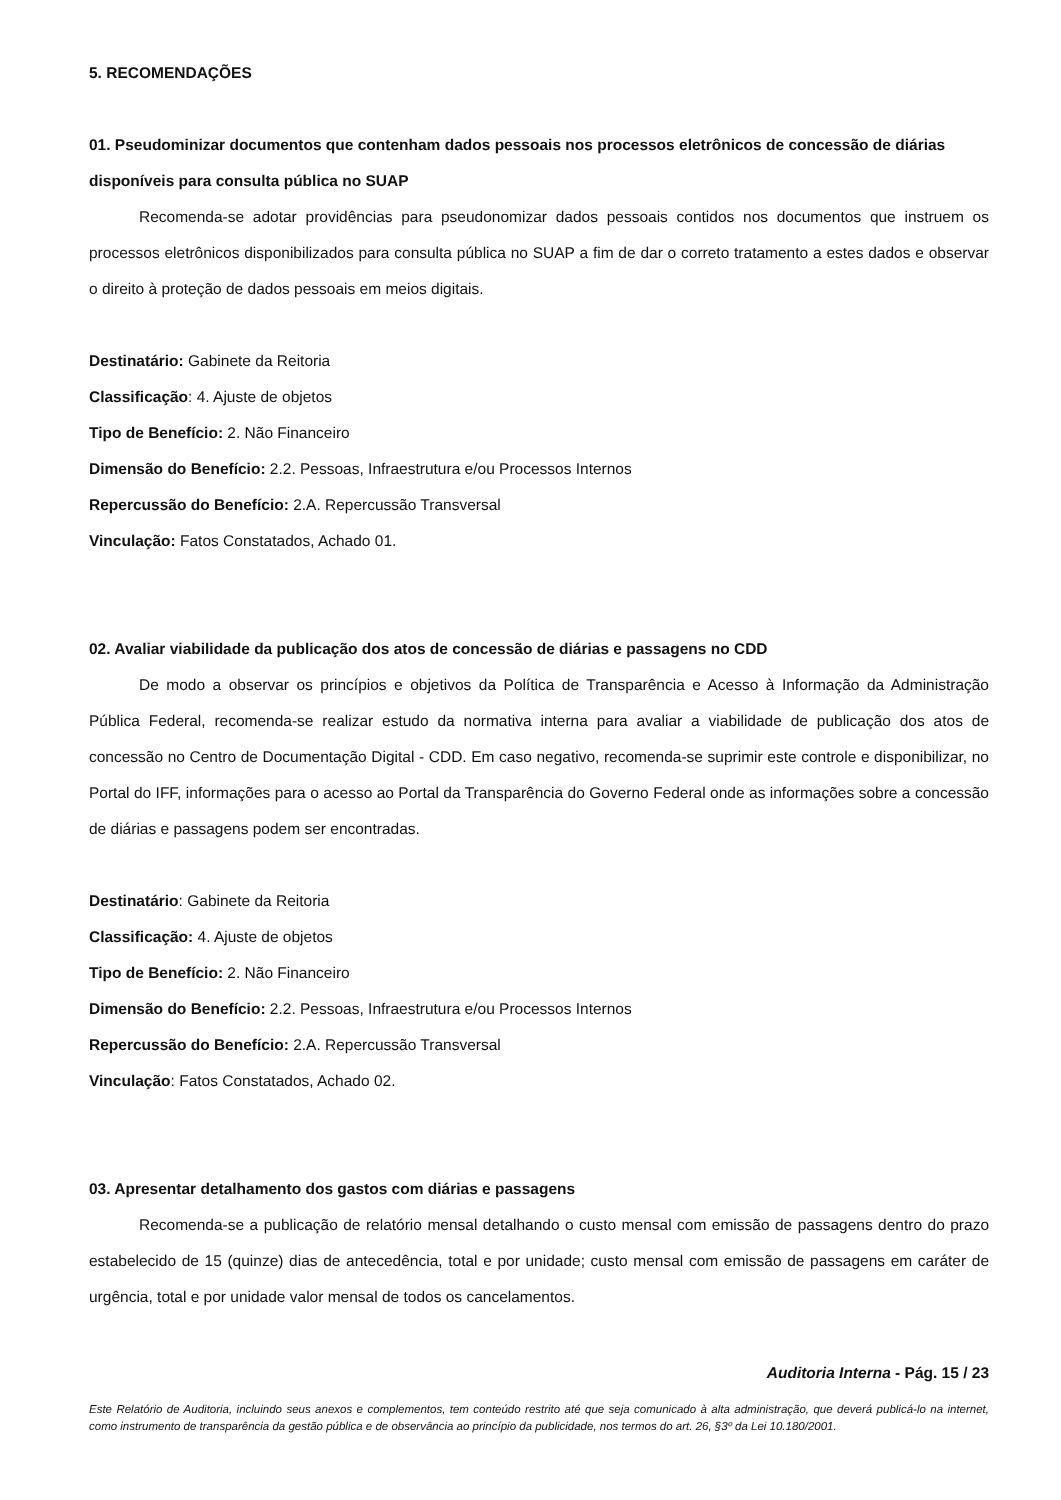5. RECOMENDAÇÕES
01. Pseudominizar documentos que contenham dados pessoais nos processos eletrônicos de concessão de diárias disponíveis para consulta pública no SUAP
Recomenda-se adotar providências para pseudonomizar dados pessoais contidos nos documentos que instruem os processos eletrônicos disponibilizados para consulta pública no SUAP a fim de dar o correto tratamento a estes dados e observar o direito à proteção de dados pessoais em meios digitais.
Destinatário: Gabinete da Reitoria
Classificação: 4. Ajuste de objetos
Tipo de Benefício: 2. Não Financeiro
Dimensão do Benefício: 2.2. Pessoas, Infraestrutura e/ou Processos Internos
Repercussão do Benefício: 2.A. Repercussão Transversal
Vinculação: Fatos Constatados, Achado 01.
02. Avaliar viabilidade da publicação dos atos de concessão de diárias e passagens no CDD
De modo a observar os princípios e objetivos da Política de Transparência e Acesso à Informação da Administração Pública Federal, recomenda-se realizar estudo da normativa interna para avaliar a viabilidade de publicação dos atos de concessão no Centro de Documentação Digital - CDD. Em caso negativo, recomenda-se suprimir este controle e disponibilizar, no Portal do IFF, informações para o acesso ao Portal da Transparência do Governo Federal onde as informações sobre a concessão de diárias e passagens podem ser encontradas.
Destinatário: Gabinete da Reitoria
Classificação: 4. Ajuste de objetos
Tipo de Benefício: 2. Não Financeiro
Dimensão do Benefício: 2.2. Pessoas, Infraestrutura e/ou Processos Internos
Repercussão do Benefício: 2.A. Repercussão Transversal
Vinculação: Fatos Constatados, Achado 02.
03. Apresentar detalhamento dos gastos com diárias e passagens
Recomenda-se a publicação de relatório mensal detalhando o custo mensal com emissão de passagens dentro do prazo estabelecido de 15 (quinze) dias de antecedência, total e por unidade; custo mensal com emissão de passagens em caráter de urgência, total e por unidade valor mensal de todos os cancelamentos.
Auditoria Interna - Pág. 15 / 23
Este Relatório de Auditoria, incluindo seus anexos e complementos, tem conteúdo restrito até que seja comunicado à alta administração, que deverá publicá-lo na internet, como instrumento de transparência da gestão pública e de observância ao princípio da publicidade, nos termos do art. 26, §3º da Lei 10.180/2001.